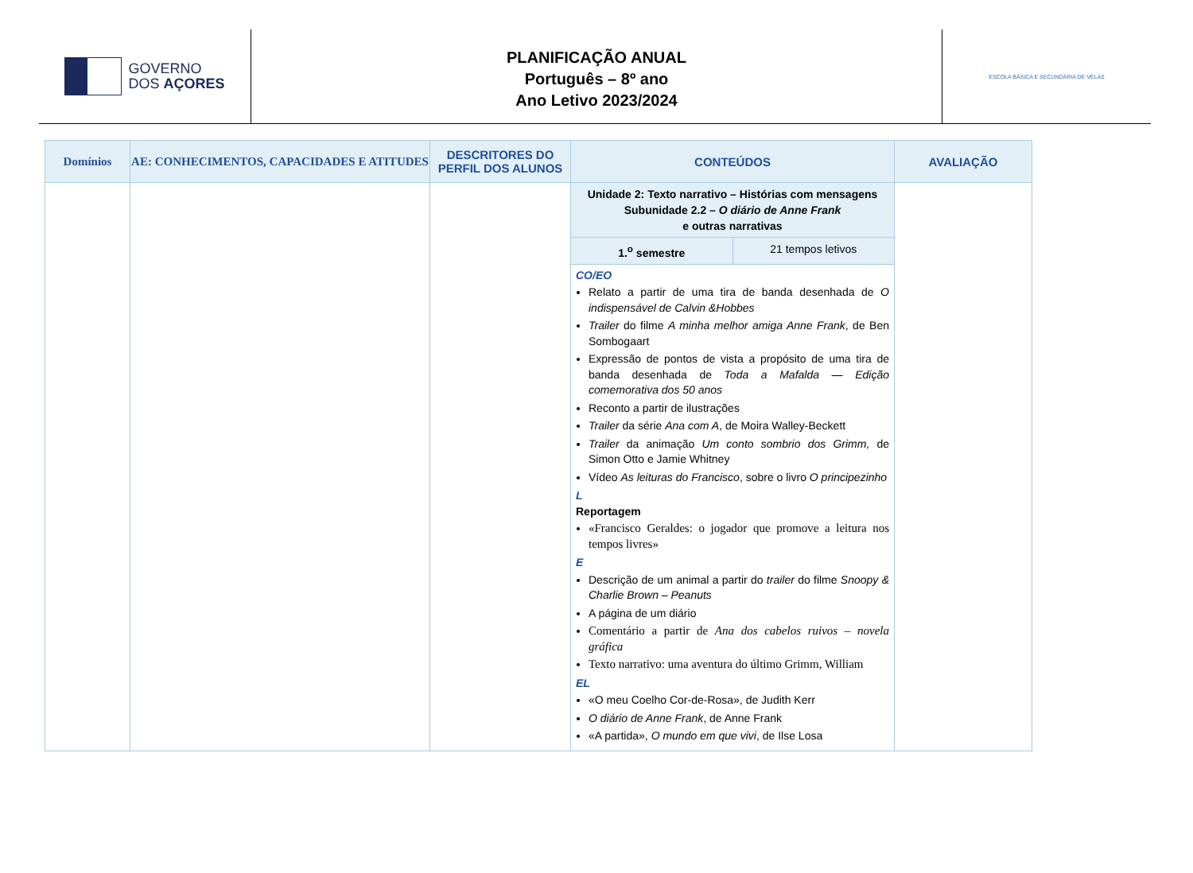GOVERNO
DOS AÇORES
PLANIFICAÇÃO ANUAL
Português – 8º ano
Ano Letivo 2023/2024
ESCOLA BÁSICA E SECUNDÁRIA DE VELAS
| Domínios | AE: CONHECIMENTOS, CAPACIDADES E ATITUDES | DESCRITORES DO PERFIL DOS ALUNOS | CONTEÚDOS | AVALIAÇÃO |
| --- | --- | --- | --- | --- |
| | | | Unidade 2: Texto narrativo – Histórias com mensagens Subunidade 2.2 – O diário de Anne Frank e outras narrativas / 1.<sup>o</sup> semestre / 21 tempos letivos / CO/EO Relato a partir de uma tira de banda desenhada de O indispensável de Calvin &Hobbes Trailer do filme A minha melhor amiga Anne Frank , de Ben Sombogaart Expressão de pontos de vista a propósito de uma tira de banda desenhada de Toda a Mafalda — Edição comemorativa dos 50 anos Reconto a partir de ilustrações Trailer da série Ana com A , de Moira Walley-Beckett Trailer da animação Um conto sombrio dos Grimm, de Simon Otto e Jamie Whitney Vídeo As leituras do Francisco , sobre o livro O principezinho L Reportagem «Francisco Geraldes: o jogador que promove a leitura nos tempos livres» E Descrição de um animal a partir do trailer do filme Snoopy & Charlie Brown – Peanuts A página de um diário Comentário a partir de Ana dos cabelos ruivos – novela gráfica Texto narrativo: uma aventura do último Grimm, William EL «O meu Coelho Cor-de-Rosa», de Judith Kerr O diário de Anne Frank , de Anne Frank «A partida», O mundo em que vivi , de Ilse Losa | |